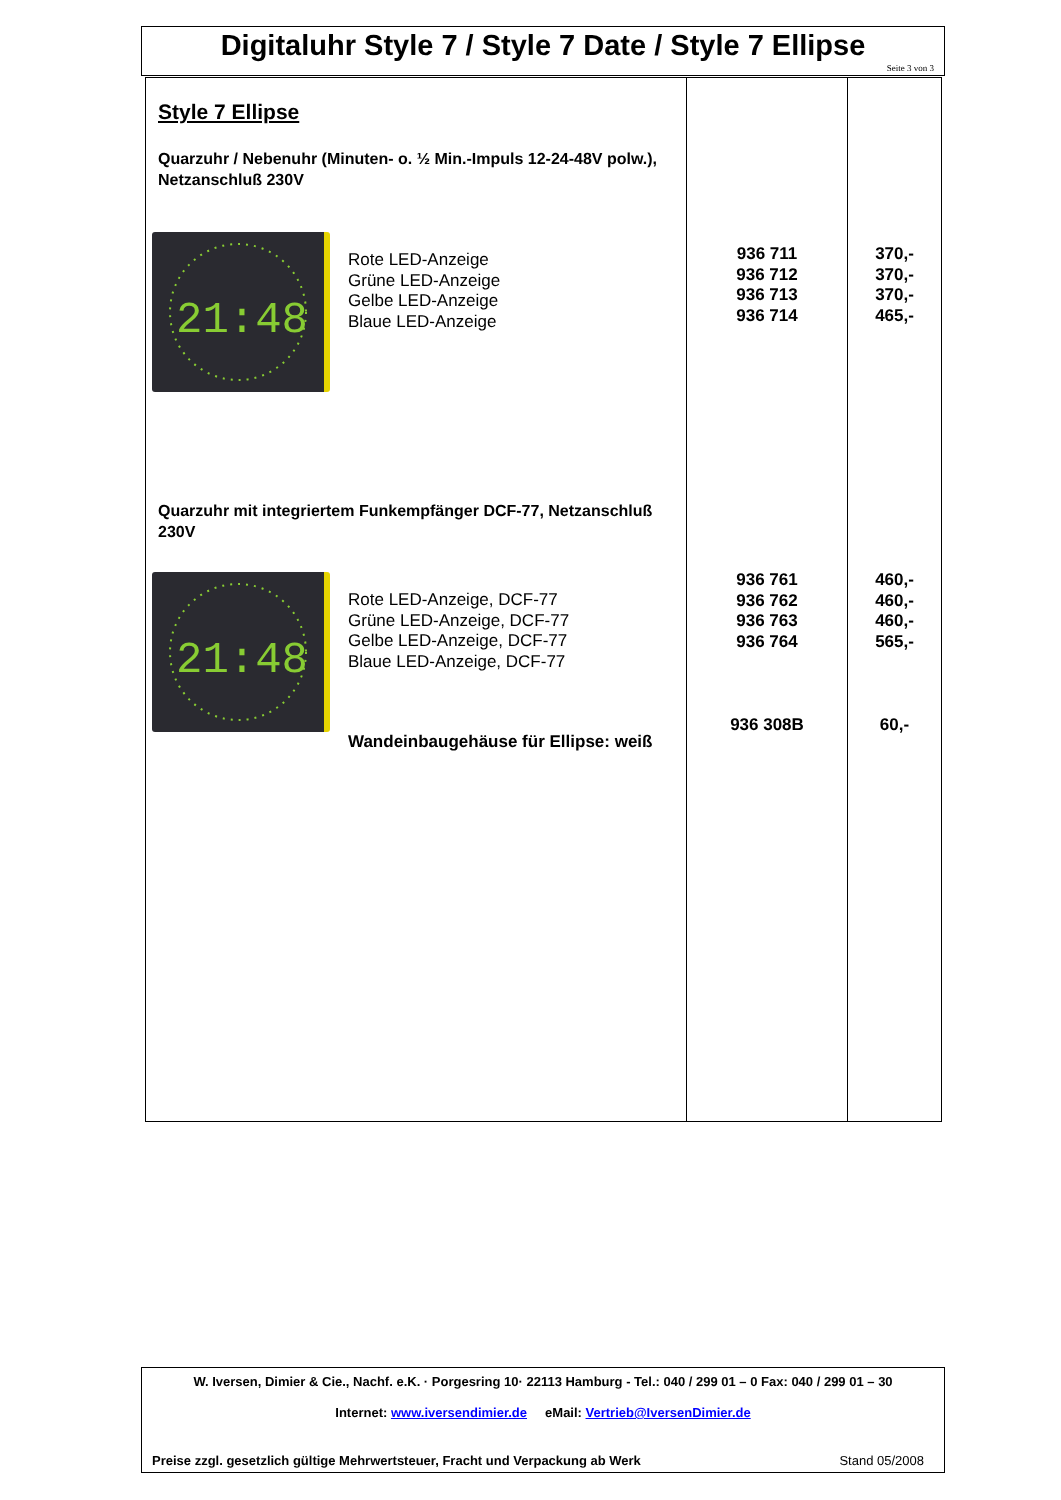Digitaluhr Style 7 / Style 7 Date / Style 7 Ellipse
Seite 3 von 3
| Style 7 Ellipse Quarzuhr / Nebenuhr (Minuten- o. ½ Min.-Impuls 12-24-48V polw.), Netzanschluß 230V 21:48 Rote LED-Anzeige Grüne LED-Anzeige Gelbe LED-Anzeige Blaue LED-Anzeige Quarzuhr mit integriertem Funkempfänger DCF-77, Netzanschluß 230V 21:48 Rote LED-Anzeige, DCF-77 Grüne LED-Anzeige, DCF-77 Gelbe LED-Anzeige, DCF-77 Blaue LED-Anzeige, DCF-77 Wandeinbaugehäuse für Ellipse: weiß | 936 711 936 712 936 713 936 714 936 761 936 762 936 763 936 764 936 308B | 370,- 370,- 370,- 465,- 460,- 460,- 460,- 565,- 60,- |
W. Iversen, Dimier & Cie., Nachf. e.K. · Porgesring 10· 22113 Hamburg - Tel.: 040 / 299 01 – 0 Fax: 040 / 299 01 – 30
Internet: www.iversendimier.de eMail: Vertrieb@IversenDimier.de
Preise zzgl. gesetzlich gültige Mehrwertsteuer, Fracht und Verpackung ab Werk Stand 05/2008